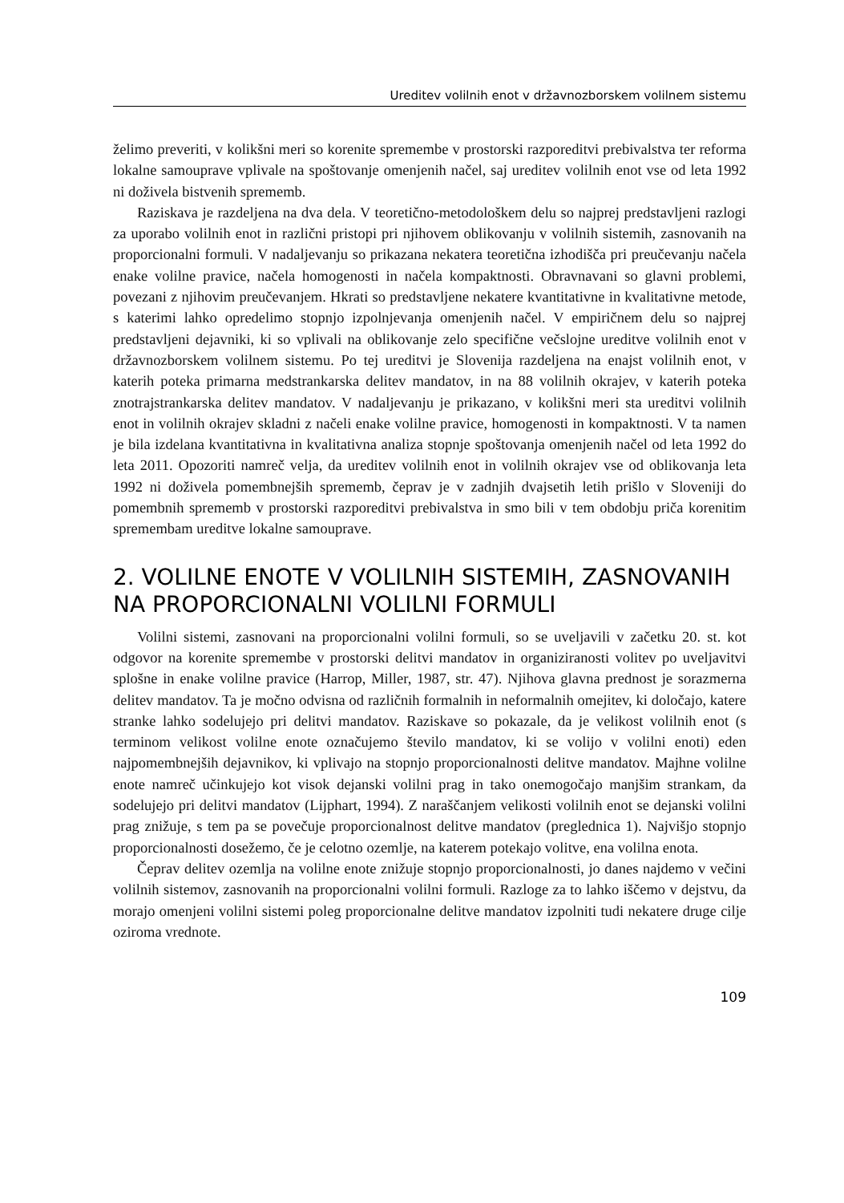Ureditev volilnih enot v državnozborskem volilnem sistemu
želimo preveriti, v kolikšni meri so korenite spremembe v prostorski razporeditvi prebivalstva ter reforma lokalne samouprave vplivale na spoštovanje omenjenih načel, saj ureditev volilnih enot vse od leta 1992 ni doživela bistvenih sprememb.
Raziskava je razdeljena na dva dela. V teoretično-metodološkem delu so najprej predstavljeni razlogi za uporabo volilnih enot in različni pristopi pri njihovem oblikovanju v volilnih sistemih, zasnovanih na proporcionalni formuli. V nadaljevanju so prikazana nekatera teoretična izhodišča pri preučevanju načela enake volilne pravice, načela homogenosti in načela kompaktnosti. Obravnavani so glavni problemi, povezani z njihovim preučevanjem. Hkrati so predstavljene nekatere kvantitativne in kvalitativne metode, s katerimi lahko opredelimo stopnjo izpolnjevanja omenjenih načel. V empiričnem delu so najprej predstavljeni dejavniki, ki so vplivali na oblikovanje zelo specifične večslojne ureditve volilnih enot v državnozborskem volilnem sistemu. Po tej ureditvi je Slovenija razdeljena na enajst volilnih enot, v katerih poteka primarna medstrankarska delitev mandatov, in na 88 volilnih okrajev, v katerih poteka znotrajstrankarska delitev mandatov. V nadaljevanju je prikazano, v kolikšni meri sta ureditvi volilnih enot in volilnih okrajev skladni z načeli enake volilne pravice, homogenosti in kompaktnosti. V ta namen je bila izdelana kvantitativna in kvalitativna analiza stopnje spoštovanja omenjenih načel od leta 1992 do leta 2011. Opozoriti namreč velja, da ureditev volilnih enot in volilnih okrajev vse od oblikovanja leta 1992 ni doživela pomembnejših sprememb, čeprav je v zadnjih dvajsetih letih prišlo v Sloveniji do pomembnih sprememb v prostorski razporeditvi prebivalstva in smo bili v tem obdobju priča korenitim spremembam ureditve lokalne samouprave.
2. VOLILNE ENOTE V VOLILNIH SISTEMIH, ZASNOVANIH NA PROPORCIONALNI VOLILNI FORMULI
Volilni sistemi, zasnovani na proporcionalni volilni formuli, so se uveljavili v začetku 20. st. kot odgovor na korenite spremembe v prostorski delitvi mandatov in organiziranosti volitev po uveljavitvi splošne in enake volilne pravice (Harrop, Miller, 1987, str. 47). Njihova glavna prednost je sorazmerna delitev mandatov. Ta je močno odvisna od različnih formalnih in neformalnih omejitev, ki določajo, katere stranke lahko sodelujejo pri delitvi mandatov. Raziskave so pokazale, da je velikost volilnih enot (s terminom velikost volilne enote označujemo število mandatov, ki se volijo v volilni enoti) eden najpomembnejših dejavnikov, ki vplivajo na stopnjo proporcionalnosti delitve mandatov. Majhne volilne enote namreč učinkujejo kot visok dejanski volilni prag in tako onemogočajo manjšim strankam, da sodelujejo pri delitvi mandatov (Lijphart, 1994). Z naraščanjem velikosti volilnih enot se dejanski volilni prag znižuje, s tem pa se povečuje proporcionalnost delitve mandatov (preglednica 1). Najvišjo stopnjo proporcionalnosti dosežemo, če je celotno ozemlje, na katerem potekajo volitve, ena volilna enota.
Čeprav delitev ozemlja na volilne enote znižuje stopnjo proporcionalnosti, jo danes najdemo v večini volilnih sistemov, zasnovanih na proporcionalni volilni formuli. Razloge za to lahko iščemo v dejstvu, da morajo omenjeni volilni sistemi poleg proporcionalne delitve mandatov izpolniti tudi nekatere druge cilje oziroma vrednote.
109